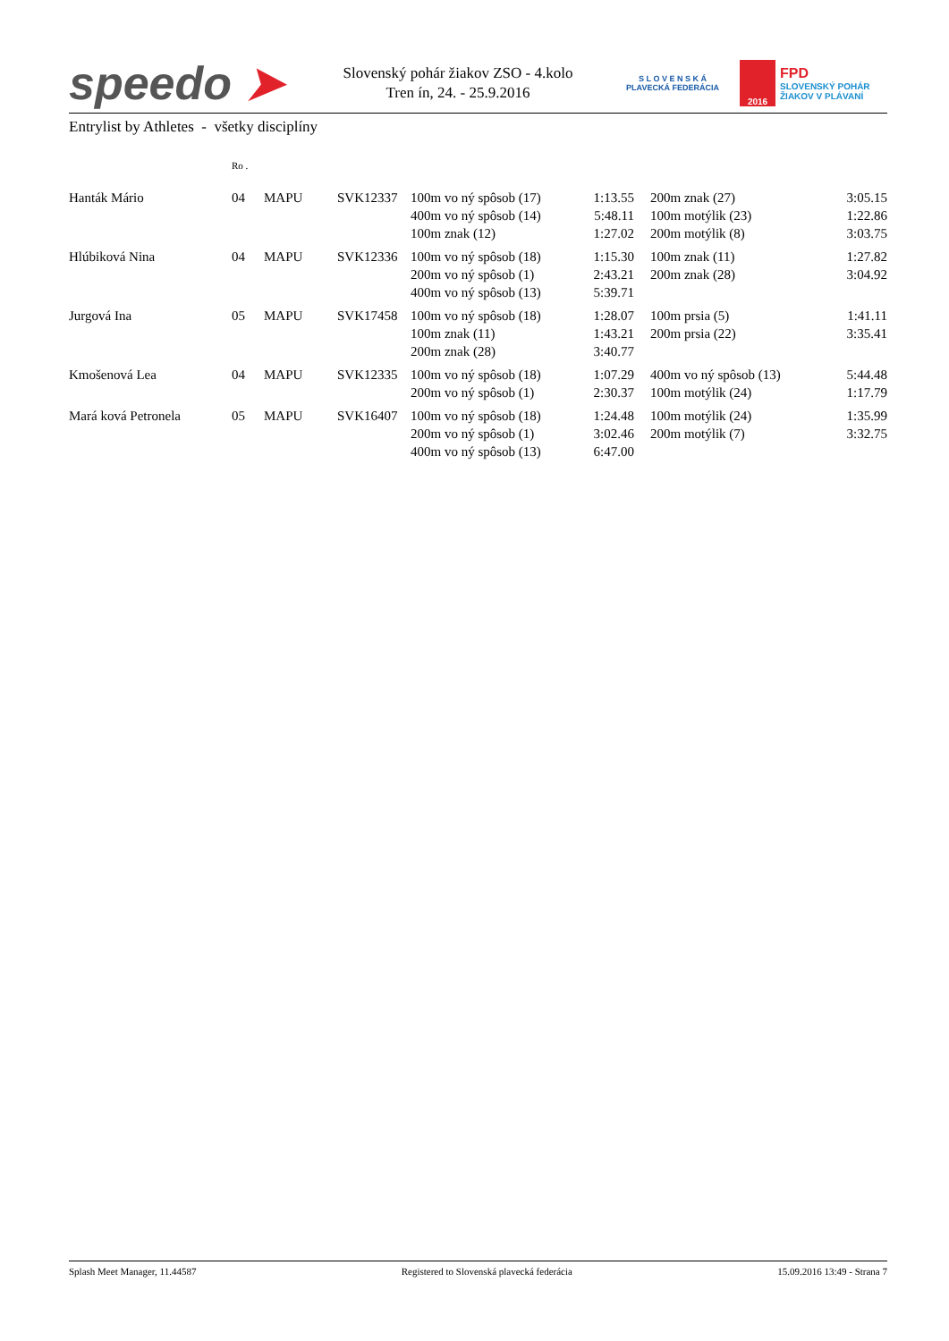speedo ➤
Slovenský pohár žiakov ZSO - 4.kolo
Tren ín, 24. - 25.9.2016
S L O V E N S K Á
PLAVECKÁ FEDERÁCIA
2016
FPD
SLOVENSKÝ POHÁR
ŽIAKOV V PLÁVANÍ
Entrylist by Athletes - všetky disciplíny
| | Ro . | | | | | | | |
| --- | --- | --- | --- | --- | --- | --- | --- | --- |
| Hanták Mário | 04 | MAPU | SVK12337 | 100m vo ný spôsob (17) 400m vo ný spôsob (14) 100m znak (12) | 1:13.55 5:48.11 1:27.02 | | 200m znak (27) 100m motýlik (23) 200m motýlik (8) | 3:05.15 1:22.86 3:03.75 |
| Hlúbiková Nina | 04 | MAPU | SVK12336 | 100m vo ný spôsob (18) 200m vo ný spôsob (1) 400m vo ný spôsob (13) | 1:15.30 2:43.21 5:39.71 | | 100m znak (11) 200m znak (28) | 1:27.82 3:04.92 |
| Jurgová Ina | 05 | MAPU | SVK17458 | 100m vo ný spôsob (18) 100m znak (11) 200m znak (28) | 1:28.07 1:43.21 3:40.77 | | 100m prsia (5) 200m prsia (22) | 1:41.11 3:35.41 |
| Kmošenová Lea | 04 | MAPU | SVK12335 | 100m vo ný spôsob (18) 200m vo ný spôsob (1) | 1:07.29 2:30.37 | | 400m vo ný spôsob (13) 100m motýlik (24) | 5:44.48 1:17.79 |
| Mará ková Petronela | 05 | MAPU | SVK16407 | 100m vo ný spôsob (18) 200m vo ný spôsob (1) 400m vo ný spôsob (13) | 1:24.48 3:02.46 6:47.00 | | 100m motýlik (24) 200m motýlik (7) | 1:35.99 3:32.75 |
Splash Meet Manager, 11.44587 Registered to Slovenská plavecká federácia 15.09.2016 13:49 - Strana 7